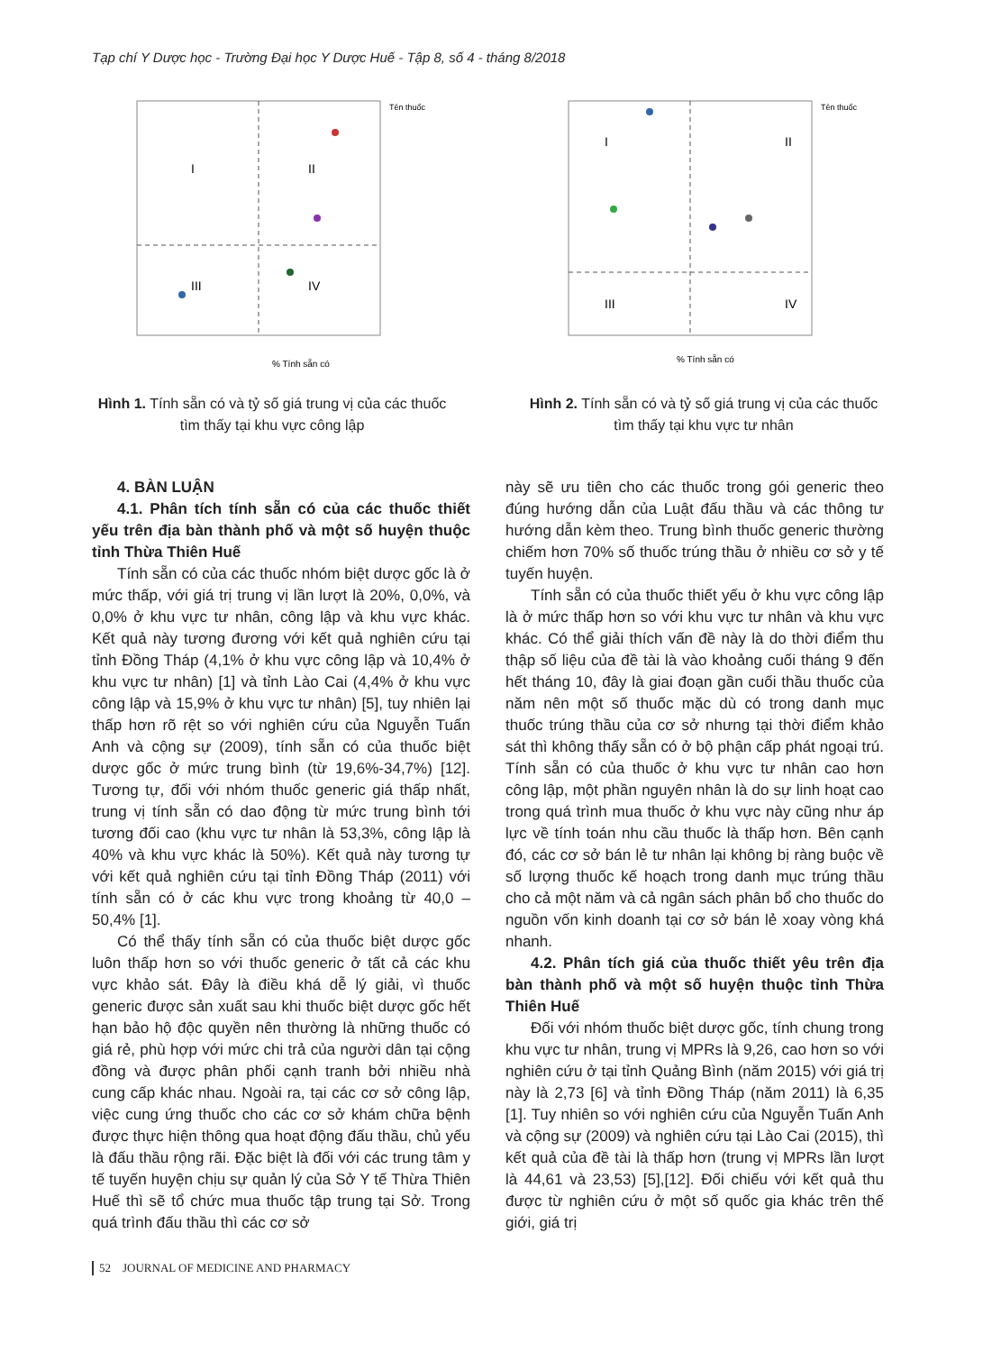Tạp chí Y Dược học - Trường Đại học Y Dược Huế - Tập 8, số 4 - tháng 8/2018
I
II
III
IV
% Tính sẵn có
Tên thuốc
Hình 1. Tính sẵn có và tỷ số giá trung vị của các thuốc tìm thấy tại khu vực công lập
I
II
III
IV
% Tính sẵn có
Tên thuốc
Hình 2. Tính sẵn có và tỷ số giá trung vị của các thuốc tìm thấy tại khu vực tư nhân
4. BÀN LUẬN
4.1. Phân tích tính sẵn có của các thuốc thiết yếu trên địa bàn thành phố và một số huyện thuộc tỉnh Thừa Thiên Huế
Tính sẵn có của các thuốc nhóm biệt dược gốc là ở mức thấp, với giá trị trung vị lần lượt là 20%, 0,0%, và 0,0% ở khu vực tư nhân, công lập và khu vực khác. Kết quả này tương đương với kết quả nghiên cứu tại tỉnh Đồng Tháp (4,1% ở khu vực công lập và 10,4% ở khu vực tư nhân) [1] và tỉnh Lào Cai (4,4% ở khu vực công lập và 15,9% ở khu vực tư nhân) [5], tuy nhiên lại thấp hơn rõ rệt so với nghiên cứu của Nguyễn Tuấn Anh và cộng sự (2009), tính sẵn có của thuốc biệt dược gốc ở mức trung bình (từ 19,6%-34,7%) [12]. Tương tự, đối với nhóm thuốc generic giá thấp nhất, trung vị tính sẵn có dao động từ mức trung bình tới tương đối cao (khu vực tư nhân là 53,3%, công lập là 40% và khu vực khác là 50%). Kết quả này tương tự với kết quả nghiên cứu tại tỉnh Đồng Tháp (2011) với tính sẵn có ở các khu vực trong khoảng từ 40,0 – 50,4% [1].
Có thể thấy tính sẵn có của thuốc biệt dược gốc luôn thấp hơn so với thuốc generic ở tất cả các khu vực khảo sát. Đây là điều khá dễ lý giải, vì thuốc generic được sản xuất sau khi thuốc biệt dược gốc hết hạn bảo hộ độc quyền nên thường là những thuốc có giá rẻ, phù hợp với mức chi trả của người dân tại cộng đồng và được phân phối cạnh tranh bởi nhiều nhà cung cấp khác nhau. Ngoài ra, tại các cơ sở công lập, việc cung ứng thuốc cho các cơ sở khám chữa bệnh được thực hiện thông qua hoạt động đấu thầu, chủ yếu là đấu thầu rộng rãi. Đặc biệt là đối với các trung tâm y tế tuyến huyện chịu sự quản lý của Sở Y tế Thừa Thiên Huế thì sẽ tổ chức mua thuốc tập trung tại Sở. Trong quá trình đấu thầu thì các cơ sở
này sẽ ưu tiên cho các thuốc trong gói generic theo đúng hướng dẫn của Luật đấu thầu và các thông tư hướng dẫn kèm theo. Trung bình thuốc generic thường chiếm hơn 70% số thuốc trúng thầu ở nhiều cơ sở y tế tuyến huyện.
Tính sẵn có của thuốc thiết yếu ở khu vực công lập là ở mức thấp hơn so với khu vực tư nhân và khu vực khác. Có thể giải thích vấn đề này là do thời điểm thu thập số liệu của đề tài là vào khoảng cuối tháng 9 đến hết tháng 10, đây là giai đoạn gần cuối thầu thuốc của năm nên một số thuốc mặc dù có trong danh mục thuốc trúng thầu của cơ sở nhưng tại thời điểm khảo sát thì không thấy sẵn có ở bộ phận cấp phát ngoại trú. Tính sẵn có của thuốc ở khu vực tư nhân cao hơn công lập, một phần nguyên nhân là do sự linh hoạt cao trong quá trình mua thuốc ở khu vực này cũng như áp lực về tính toán nhu cầu thuốc là thấp hơn. Bên cạnh đó, các cơ sở bán lẻ tư nhân lại không bị ràng buộc về số lượng thuốc kế hoạch trong danh mục trúng thầu cho cả một năm và cả ngân sách phân bổ cho thuốc do nguồn vốn kinh doanh tại cơ sở bán lẻ xoay vòng khá nhanh.
4.2. Phân tích giá của thuốc thiết yêu trên địa bàn thành phố và một số huyện thuộc tỉnh Thừa Thiên Huế
Đối với nhóm thuốc biệt dược gốc, tính chung trong khu vực tư nhân, trung vị MPRs là 9,26, cao hơn so với nghiên cứu ở tại tỉnh Quảng Bình (năm 2015) với giá trị này là 2,73 [6] và tỉnh Đồng Tháp (năm 2011) là 6,35 [1]. Tuy nhiên so với nghiên cứu của Nguyễn Tuấn Anh và cộng sự (2009) và nghiên cứu tại Lào Cai (2015), thì kết quả của đề tài là thấp hơn (trung vị MPRs lần lượt là 44,61 và 23,53) [5],[12]. Đối chiếu với kết quả thu được từ nghiên cứu ở một số quốc gia khác trên thế giới, giá trị
52 JOURNAL OF MEDICINE AND PHARMACY